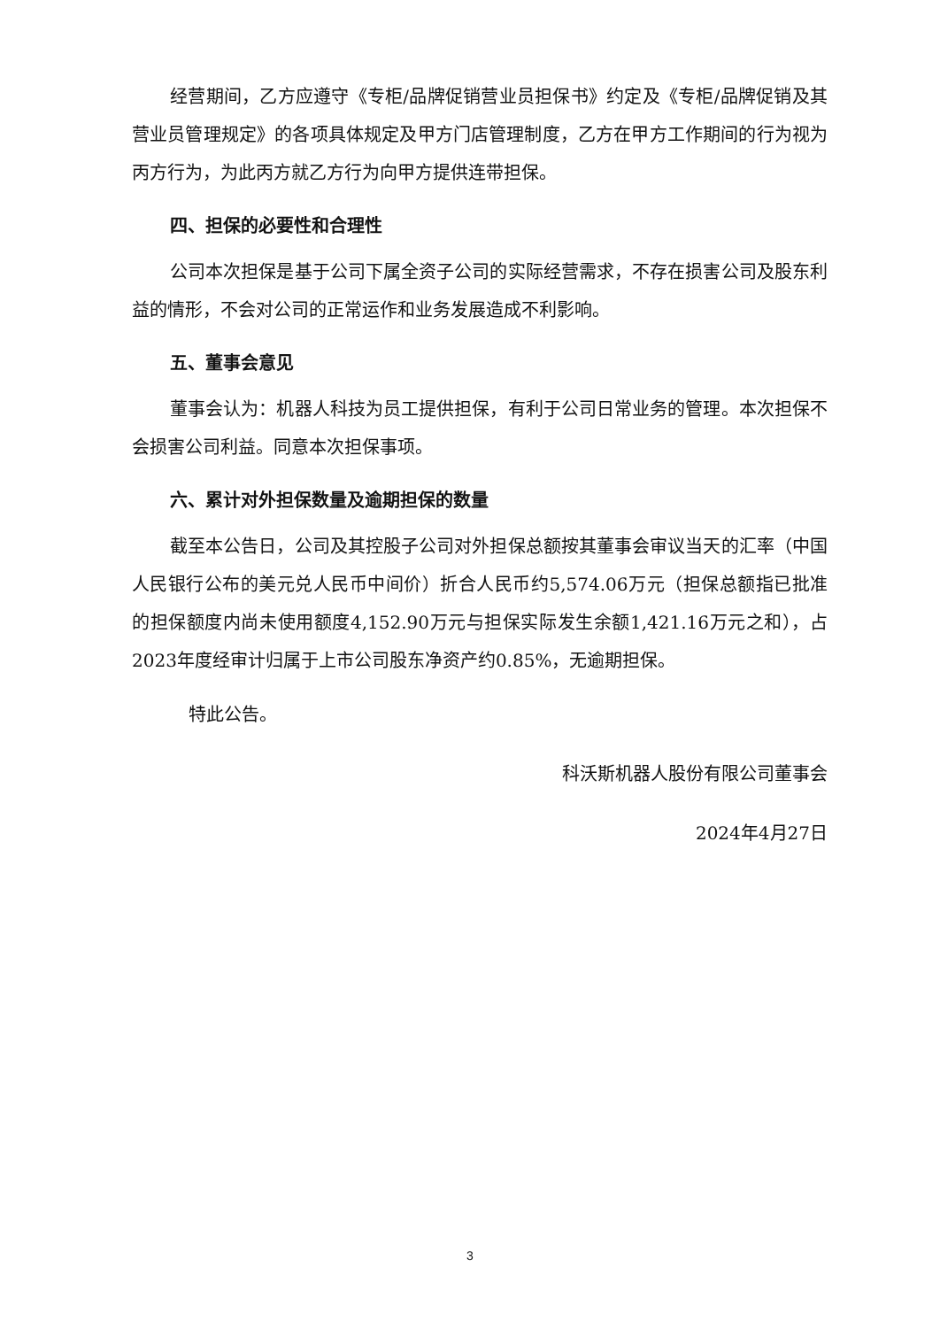经营期间，乙方应遵守《专柜/品牌促销营业员担保书》约定及《专柜/品牌促销及其营业员管理规定》的各项具体规定及甲方门店管理制度，乙方在甲方工作期间的行为视为丙方行为，为此丙方就乙方行为向甲方提供连带担保。
四、担保的必要性和合理性
公司本次担保是基于公司下属全资子公司的实际经营需求，不存在损害公司及股东利益的情形，不会对公司的正常运作和业务发展造成不利影响。
五、董事会意见
董事会认为：机器人科技为员工提供担保，有利于公司日常业务的管理。本次担保不会损害公司利益。同意本次担保事项。
六、累计对外担保数量及逾期担保的数量
截至本公告日，公司及其控股子公司对外担保总额按其董事会审议当天的汇率（中国人民银行公布的美元兑人民币中间价）折合人民币约5,574.06万元（担保总额指已批准的担保额度内尚未使用额度4,152.90万元与担保实际发生余额1,421.16万元之和），占2023年度经审计归属于上市公司股东净资产约0.85%，无逾期担保。
特此公告。
科沃斯机器人股份有限公司董事会
2024年4月27日
3